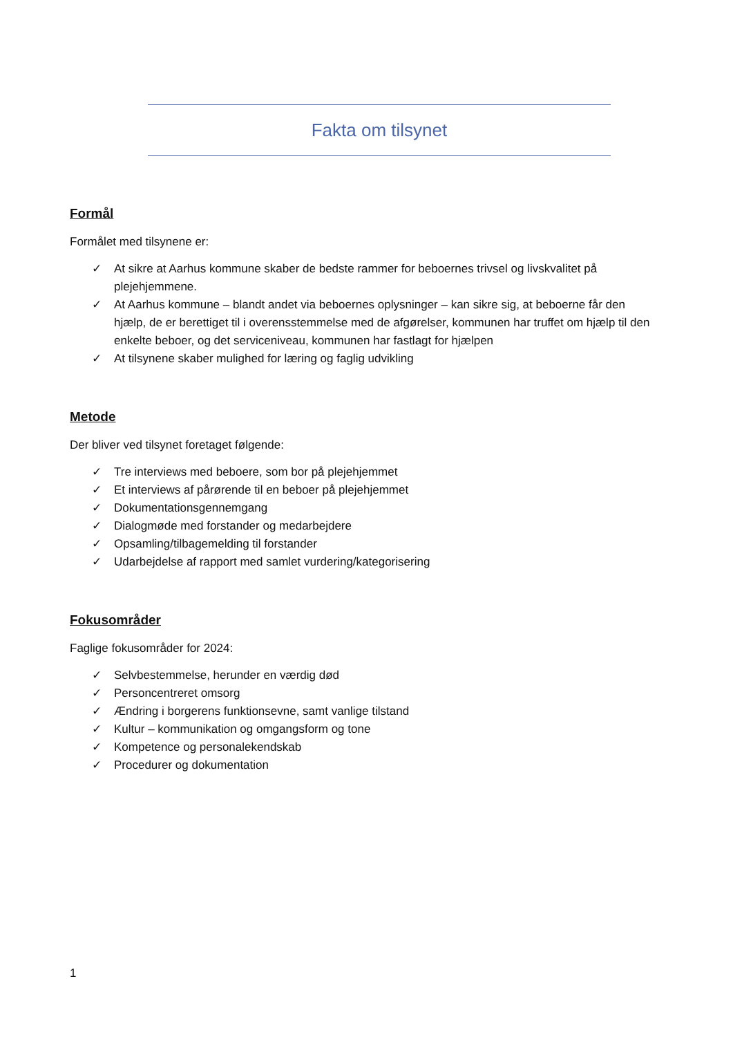Fakta om tilsynet
Formål
Formålet med tilsynene er:
✓ At sikre at Aarhus kommune skaber de bedste rammer for beboernes trivsel og livskvalitet på plejehjemmene.
✓ At Aarhus kommune – blandt andet via beboernes oplysninger – kan sikre sig, at beboerne får den hjælp, de er berettiget til i overensstemmelse med de afgørelser, kommunen har truffet om hjælp til den enkelte beboer, og det serviceniveau, kommunen har fastlagt for hjælpen
✓ At tilsynene skaber mulighed for læring og faglig udvikling
Metode
Der bliver ved tilsynet foretaget følgende:
✓ Tre interviews med beboere, som bor på plejehjemmet
✓ Et interviews af pårørende til en beboer på plejehjemmet
✓ Dokumentationsgennemgang
✓ Dialogmøde med forstander og medarbejdere
✓ Opsamling/tilbagemelding til forstander
✓ Udarbejdelse af rapport med samlet vurdering/kategorisering
Fokusområder
Faglige fokusområder for 2024:
✓ Selvbestemmelse, herunder en værdig død
✓ Personcentreret omsorg
✓ Ændring i borgerens funktionsevne, samt vanlige tilstand
✓ Kultur – kommunikation og omgangsform og tone
✓ Kompetence og personalekendskab
✓ Procedurer og dokumentation
1